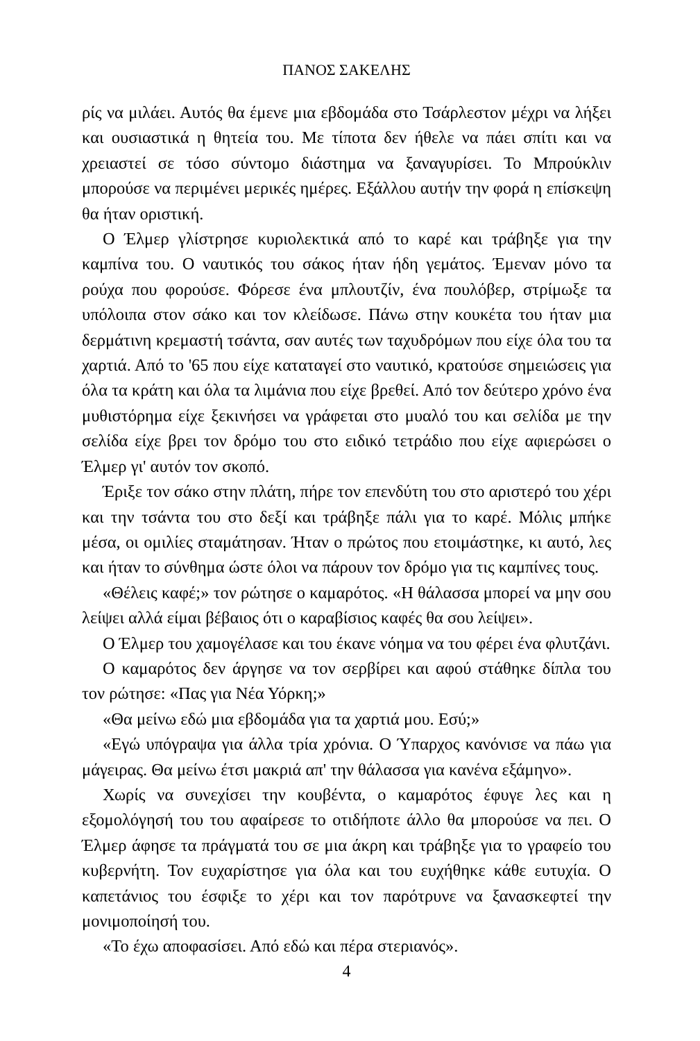ΠΑΝΟΣ ΣΑΚΕΛΗΣ
ρίς να μιλάει. Αυτός θα έμενε μια εβδομάδα στο Τσάρλεστον μέχρι να λήξει και ουσιαστικά η θητεία του. Με τίποτα δεν ήθελε να πάει σπίτι και να χρειαστεί σε τόσο σύντομο διάστημα να ξαναγυρίσει. Το Μπρούκλιν μπορούσε να περιμένει μερικές ημέρες. Εξάλλου αυτήν την φορά η επίσκεψη θα ήταν οριστική.
Ο Έλμερ γλίστρησε κυριολεκτικά από το καρέ και τράβηξε για την καμπίνα του. Ο ναυτικός του σάκος ήταν ήδη γεμάτος. Έμεναν μόνο τα ρούχα που φορούσε. Φόρεσε ένα μπλουτζίν, ένα πουλόβερ, στρίμωξε τα υπόλοιπα στον σάκο και τον κλείδωσε. Πάνω στην κουκέτα του ήταν μια δερμάτινη κρεμαστή τσάντα, σαν αυτές των ταχυδρόμων που είχε όλα του τα χαρτιά. Από το '65 που είχε καταταγεί στο ναυτικό, κρατούσε σημειώσεις για όλα τα κράτη και όλα τα λιμάνια που είχε βρεθεί. Από τον δεύτερο χρόνο ένα μυθιστόρημα είχε ξεκινήσει να γράφεται στο μυαλό του και σελίδα με την σελίδα είχε βρει τον δρόμο του στο ειδικό τετράδιο που είχε αφιερώσει ο Έλμερ γι' αυτόν τον σκοπό.
Έριξε τον σάκο στην πλάτη, πήρε τον επενδύτη του στο αριστερό του χέρι και την τσάντα του στο δεξί και τράβηξε πάλι για το καρέ. Μόλις μπήκε μέσα, οι ομιλίες σταμάτησαν. Ήταν ο πρώτος που ετοιμάστηκε, κι αυτό, λες και ήταν το σύνθημα ώστε όλοι να πάρουν τον δρόμο για τις καμπίνες τους.
«Θέλεις καφέ;» τον ρώτησε ο καμαρότος. «Η θάλασσα μπορεί να μην σου λείψει αλλά είμαι βέβαιος ότι ο καραβίσιος καφές θα σου λείψει».
Ο Έλμερ του χαμογέλασε και του έκανε νόημα να του φέρει ένα φλυτζάνι.
Ο καμαρότος δεν άργησε να τον σερβίρει και αφού στάθηκε δίπλα του τον ρώτησε: «Πας για Νέα Υόρκη;»
«Θα μείνω εδώ μια εβδομάδα για τα χαρτιά μου. Εσύ;»
«Εγώ υπόγραψα για άλλα τρία χρόνια. Ο Ύπαρχος κανόνισε να πάω για μάγειρας. Θα μείνω έτσι μακριά απ' την θάλασσα για κανένα εξάμηνο».
Χωρίς να συνεχίσει την κουβέντα, ο καμαρότος έφυγε λες και η εξομολόγησή του του αφαίρεσε το οτιδήποτε άλλο θα μπορούσε να πει. Ο Έλμερ άφησε τα πράγματά του σε μια άκρη και τράβηξε για το γραφείο του κυβερνήτη. Τον ευχαρίστησε για όλα και του ευχήθηκε κάθε ευτυχία. Ο καπετάνιος του έσφιξε το χέρι και τον παρότρυνε να ξανασκεφτεί την μονιμοποίησή του.
«Το έχω αποφασίσει. Από εδώ και πέρα στεριανός».
4